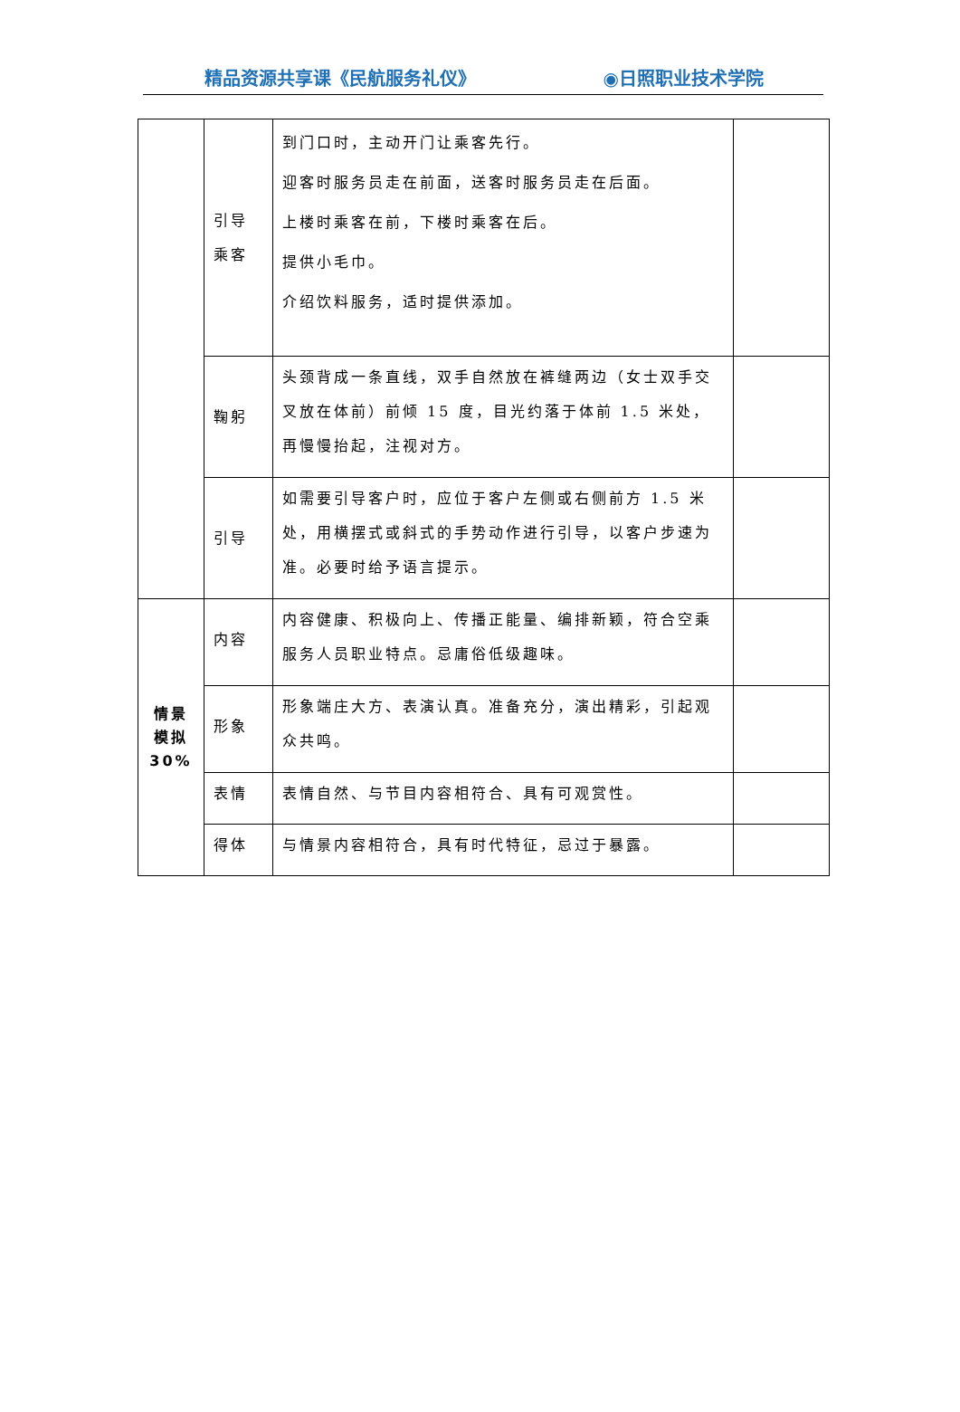精品资源共享课《民航服务礼仪》 ◉日照职业技术学院
| | 引导 乘客 | 到门口时，主动开门让乘客先行。 迎客时服务员走在前面，送客时服务员走在后面。 上楼时乘客在前，下楼时乘客在后。 提供小毛巾。 介绍饮料服务，适时提供添加。 | |
| | 鞠躬 | 头颈背成一条直线，双手自然放在裤缝两边（女士双手交叉放在体前）前倾 15 度，目光约落于体前 1.5 米处，再慢慢抬起，注视对方。 | |
| | 引导 | 如需要引导客户时，应位于客户左侧或右侧前方 1.5 米处，用横摆式或斜式的手势动作进行引导，以客户步速为准。必要时给予语言提示。 | |
| 情景 模拟 30% | 内容 | 内容健康、积极向上、传播正能量、编排新颖，符合空乘服务人员职业特点。忌庸俗低级趣味。 | |
| | 形象 | 形象端庄大方、表演认真。准备充分，演出精彩，引起观众共鸣。 | |
| | 表情 | 表情自然、与节目内容相符合、具有可观赏性。 | |
| | 得体 | 与情景内容相符合，具有时代特征，忌过于暴露。 | |